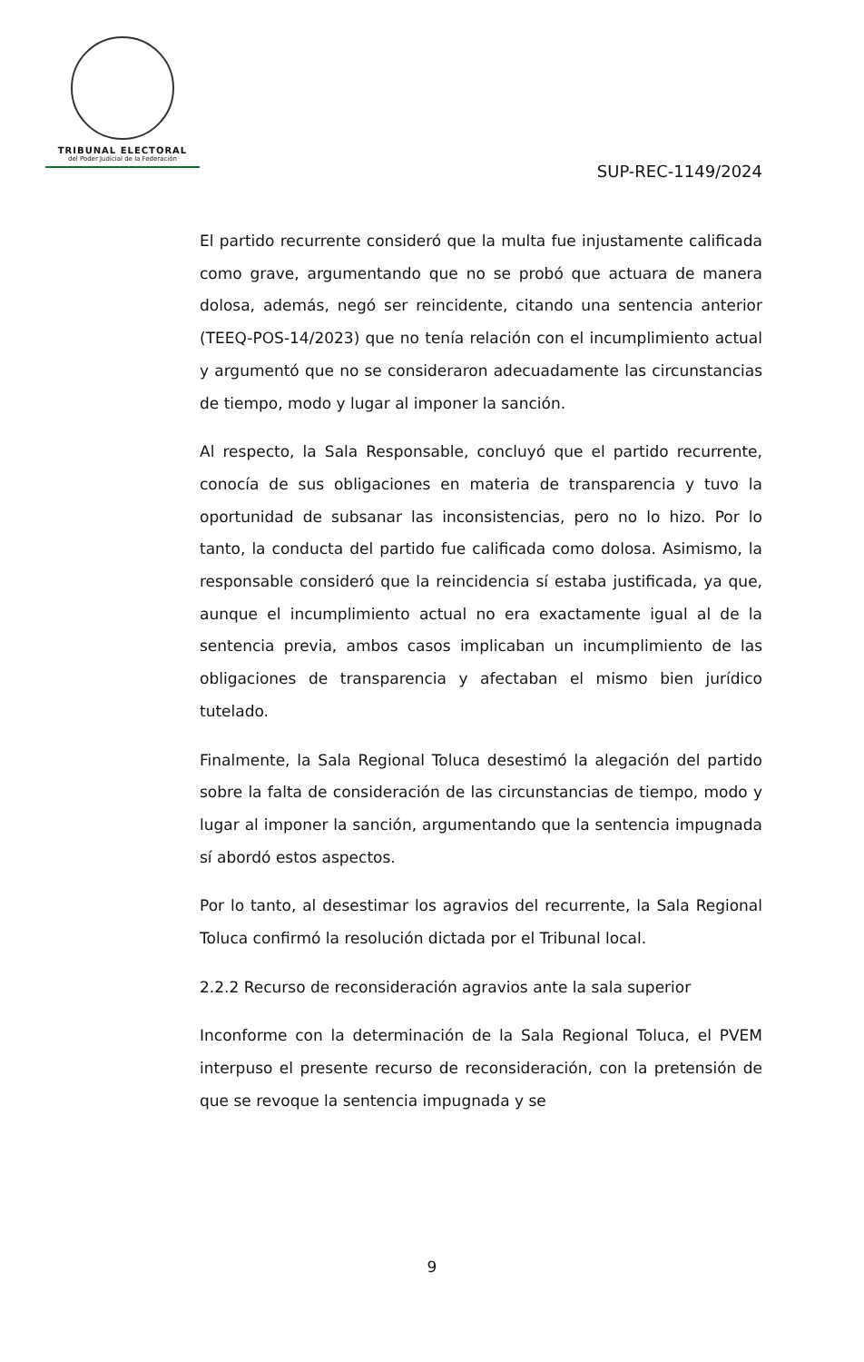TRIBUNAL ELECTORAL
del Poder Judicial de la Federación
SUP-REC-1149/2024
El partido recurrente consideró que la multa fue injustamente calificada como grave, argumentando que no se probó que actuara de manera dolosa, además, negó ser reincidente, citando una sentencia anterior (TEEQ-POS-14/2023) que no tenía relación con el incumplimiento actual y argumentó que no se consideraron adecuadamente las circunstancias de tiempo, modo y lugar al imponer la sanción.
Al respecto, la Sala Responsable, concluyó que el partido recurrente, conocía de sus obligaciones en materia de transparencia y tuvo la oportunidad de subsanar las inconsistencias, pero no lo hizo. Por lo tanto, la conducta del partido fue calificada como dolosa. Asimismo, la responsable consideró que la reincidencia sí estaba justificada, ya que, aunque el incumplimiento actual no era exactamente igual al de la sentencia previa, ambos casos implicaban un incumplimiento de las obligaciones de transparencia y afectaban el mismo bien jurídico tutelado.
Finalmente, la Sala Regional Toluca desestimó la alegación del partido sobre la falta de consideración de las circunstancias de tiempo, modo y lugar al imponer la sanción, argumentando que la sentencia impugnada sí abordó estos aspectos.
Por lo tanto, al desestimar los agravios del recurrente, la Sala Regional Toluca confirmó la resolución dictada por el Tribunal local.
2.2.2 Recurso de reconsideración agravios ante la sala superior
Inconforme con la determinación de la Sala Regional Toluca, el PVEM interpuso el presente recurso de reconsideración, con la pretensión de que se revoque la sentencia impugnada y se
9